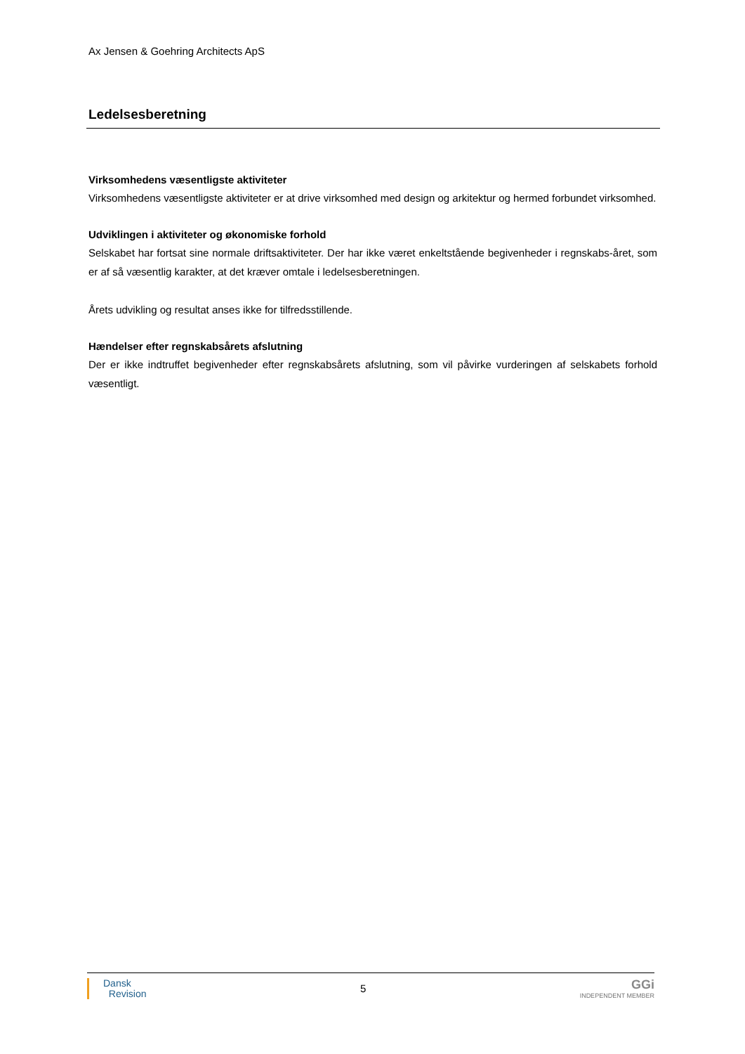Ax Jensen & Goehring Architects ApS
Ledelsesberetning
Virksomhedens væsentligste aktiviteter
Virksomhedens væsentligste aktiviteter er at drive virksomhed med design og arkitektur og hermed forbundet virksomhed.
Udviklingen i aktiviteter og økonomiske forhold
Selskabet har fortsat sine normale driftsaktiviteter. Der har ikke været enkeltstående begivenheder i regnskabs-året, som er af så væsentlig karakter, at det kræver omtale i ledelsesberetningen.
Årets udvikling og resultat anses ikke for tilfredsstillende.
Hændelser efter regnskabsårets afslutning
Der er ikke indtruffet begivenheder efter regnskabsårets afslutning, som vil påvirke vurderingen af selskabets forhold væsentligt.
Dansk
Revision
5
GGi
INDEPENDENT MEMBER